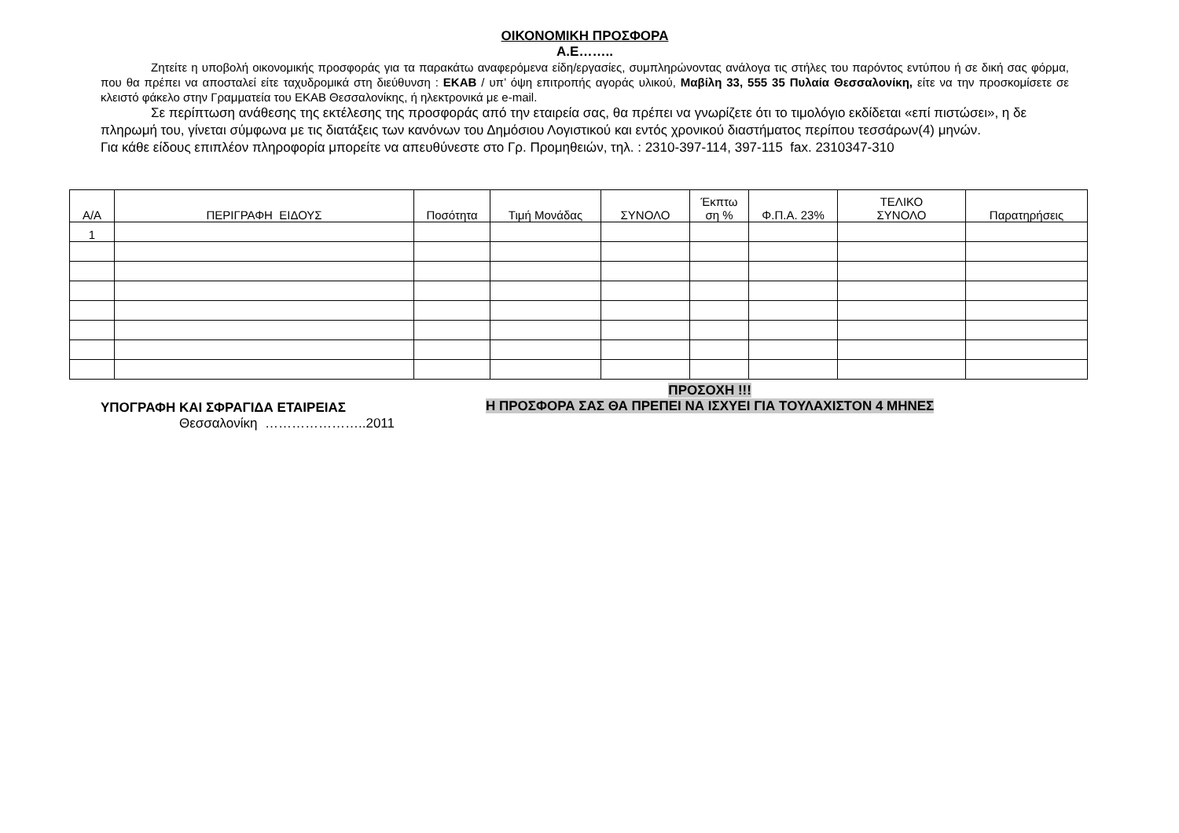ΟΙΚΟΝΟΜΙΚΗ ΠΡΟΣΦΟΡΑ
Α.Ε……..
Ζητείτε η υποβολή οικονομικής προσφοράς για τα παρακάτω αναφερόμενα είδη/εργασίες, συμπληρώνοντας ανάλογα τις στήλες του παρόντος εντύπου ή σε δική σας φόρμα, που θα πρέπει να αποσταλεί είτε ταχυδρομικά στη διεύθυνση : ΕΚΑΒ / υπ’ όψη επιτροπής αγοράς υλικού, Μαβίλη 33, 555 35 Πυλαία Θεσσαλονίκη, είτε να την προσκομίσετε σε κλειστό φάκελο στην Γραμματεία του ΕΚΑΒ Θεσσαλονίκης, ή ηλεκτρονικά με e-mail.
Σε περίπτωση ανάθεσης της εκτέλεσης της προσφοράς από την εταιρεία σας, θα πρέπει να γνωρίζετε ότι το τιμολόγιο εκδίδεται «επί πιστώσει», η δε πληρωμή του, γίνεται σύμφωνα με τις διατάξεις των κανόνων του Δημόσιου Λογιστικού και εντός χρονικού διαστήματος περίπου τεσσάρων(4) μηνών.
Για κάθε είδους επιπλέον πληροφορία μπορείτε να απευθύνεστε στο Γρ. Προμηθειών, τηλ. : 2310-397-114, 397-115 fax. 2310347-310
| Α/Α | ΠΕΡΙΓΡΑΦΗ ΕΙΔΟΥΣ | Ποσότητα | Τιμή Μονάδας | ΣΥΝΟΛΟ | Έκπτω ση % | Φ.Π.Α. 23% | ΤΕΛΙΚΟ ΣΥΝΟΛΟ | Παρατηρήσεις |
| --- | --- | --- | --- | --- | --- | --- | --- | --- |
| 1 | | | | | | | | |
ΥΠΟΓΡΑΦΗ ΚΑΙ ΣΦΡΑΓΙΔΑ ΕΤΑΙΡΕΙΑΣ
ΠΡΟΣΟΧΗ !!!
Η ΠΡΟΣΦΟΡΑ ΣΑΣ ΘΑ ΠΡΕΠΕΙ ΝΑ ΙΣΧΥΕΙ ΓΙΑ ΤΟΥΛΑΧΙΣΤΟΝ 4 ΜΗΝΕΣ
Θεσσαλονίκη …………………..2011